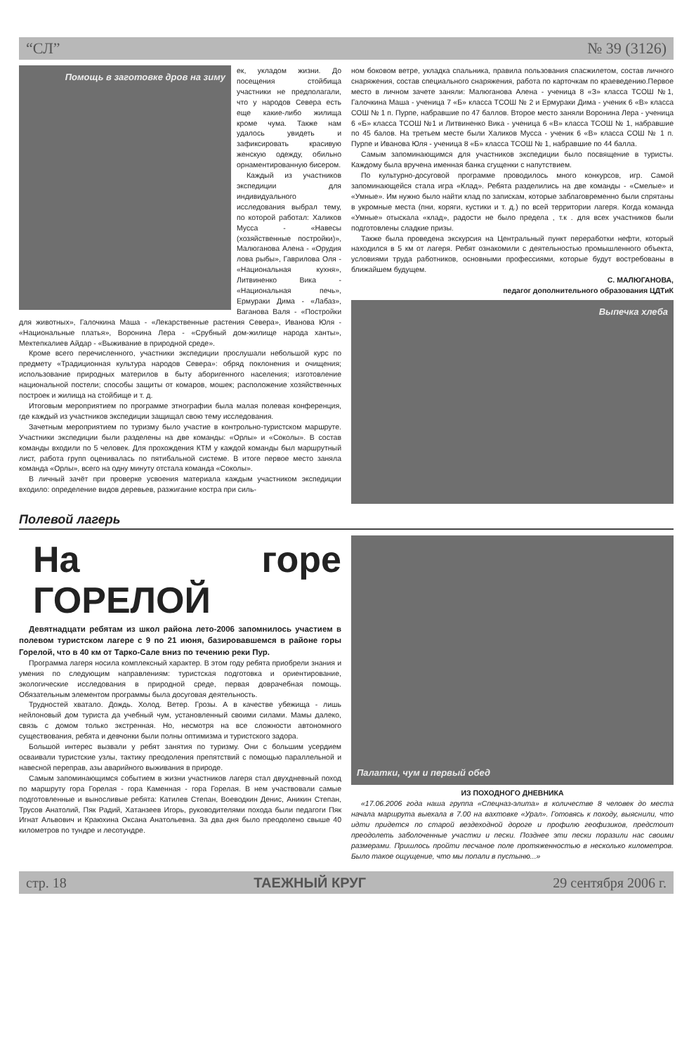“СЛ” № 39 (3126)
Помощь в заготовке дров на зиму
ек, укладом жизни. До посещения стойбища участники не предполагали, что у народов Севера есть еще какие-либо жилища кроме чума. Также нам удалось увидеть и зафиксировать красивую женскую одежду, обильно орнаментированную бисером.
Каждый из участников экспедиции для индивидуального исследования выбрал тему, по которой работал: Халиков Мусса - «Навесы (хозяйственные постройки)», Малюганова Алена - «Орудия лова рыбы», Гаврилова Оля - «Национальная кухня», Литвиненко Вика - «Национальная печь», Ермураки Дима - «Лабаз», Ваганова Валя - «Постройки для животных», Галочкина Маша - «Лекарственные растения Севера», Иванова Юля - «Национальные платья», Воронина Лера - «Срубный дом-жилище народа ханты», Мектепкалиев Айдар - «Выживание в природной среде».
Кроме всего перечисленного, участники экспедиции прослушали небольшой курс по предмету «Традиционная культура народов Севера»: обряд поклонения и очищения; использование природных материлов в быту аборигенного населения; изготовление национальной постели; способы защиты от комаров, мошек; расположение хозяйственных построек и жилища на стойбище и т. д.
Итоговым мероприятием по программе этнографии была малая полевая конференция, где каждый из участников экспедиции защищал свою тему исследования.
Зачетным мероприятием по туризму было участие в контрольно-туристском маршруте. Участники экспедиции были разделены на две команды: «Орлы» и «Соколы». В состав команды входили по 5 человек. Для прохождения КТМ у каждой команды был маршрутный лист, работа групп оценивалась по пятибальной системе. В итоге первое место заняла команда «Орлы», всего на одну минуту отстала команда «Соколы».
В личный зачёт при проверке усвоения материала каждым участником экспедиции входило: определение видов деревьев, разжигание костра при силь-
ном боковом ветре, укладка спальника, правила пользования спасжилетом, состав личного снаряжения, состав специального снаряжения, работа по карточкам по краеведению.Первое место в личном зачете заняли: Малюганова Алена - ученица 8 «З» класса ТСОШ №1, Галочкина Маша - ученица 7 «Б» класса ТСОШ № 2 и Ермураки Дима - ученик 6 «В» класса СОШ № 1 п. Пурпе, набравшие по 47 баллов. Второе место заняли Воронина Лера - ученица 6 «Б» класса ТСОШ №1 и Литвиненко Вика - ученица 6 «В» класса ТСОШ № 1, набравшие по 45 балов. На третьем месте были Халиков Мусса - ученик 6 «В» класса СОШ № 1 п. Пурпе и Иванова Юля - ученица 8 «Б» класса ТСОШ № 1, набравшие по 44 балла.
Самым запоминающимся для участников экспедиции было посвящение в туристы. Каждому была вручена именная банка сгущенки с напутствием.
По культурно-досуговой программе проводилось много конкурсов, игр. Самой запоминающейся стала игра «Клад». Ребята разделились на две команды - «Смелые» и «Умные». Им нужно было найти клад по запискам, которые заблаговременно были спрятаны в укромные места (пни, коряги, кустики и т. д.) по всей территории лагеря. Когда команда «Умные» отыскала «клад», радости не было предела , т.к . для всех участников были подготовлены сладкие призы.
Также была проведена экскурсия на Центральный пункт переработки нефти, который находился в 5 км от лагеря. Ребят ознакомили с деятельностью промышленного объекта, условиями труда работников, основными профессиями, которые будут востребованы в ближайшем будущем.
С. МАЛЮГАНОВА,
педагог дополнительного образования ЦДТиК
Выпечка хлеба
Полевой лагерь
На горе ГОРЕЛОЙ
Девятнадцати ребятам из школ района лето-2006 запомнилось участием в полевом туристском лагере с 9 по 21 июня, базировавшемся в районе горы Горелой, что в 40 км от Тарко-Сале вниз по течению реки Пур.
Программа лагеря носила комплексный характер. В этом году ребята приобрели знания и умения по следующим направлениям: туристская подготовка и ориентирование, экологические исследования в природной среде, первая доврачебная помощь. Обязательным элементом программы была досуговая деятельность.
Трудностей хватало. Дождь. Холод. Ветер. Грозы. А в качестве убежища - лишь нейлоновый дом туриста да учебный чум, установленный своими силами. Мамы далеко, связь с домом только экстренная. Но, несмотря на все сложности автономного существования, ребята и девчонки были полны оптимизма и туристского задора.
Большой интерес вызвали у ребят занятия по туризму. Они с большим усердием осваивали туристские узлы, тактику преодоления препятствий с помощью параллельной и навесной переправ, азы аварийного выживания в природе.
Самым запоминающимся событием в жизни участников лагеря стал двухдневный поход по маршруту гора Горелая - гора Каменная - гора Горелая. В нем участвовали самые подготовленные и выносливые ребята: Катилев Степан, Воеводкин Денис, Аникин Степан, Трусов Анатолий, Пяк Радий, Хатанзеев Игорь, руководителями похода были педагоги Пяк Игнат Альвович и Краюхина Оксана Анатольевна. За два дня было преодолено свыше 40 километров по тундре и лесотундре.
Палатки, чум и первый обед
ИЗ ПОХОДНОГО ДНЕВНИКА
«17.06.2006 года наша группа «Спецназ-элита» в количестве 8 человек до места начала маршрута выехала в 7.00 на вахтовке «Урал». Готовясь к походу, выяснили, что идти придется по старой вездеходной дороге и профилю геофизиков, предстоит преодолеть заболоченные участки и пески. Позднее эти пески поразили нас своими размерами. Пришлось пройти песчаное поле протяженностью в несколько километров. Было такое ощущение, что мы попали в пустыню...»
стр. 18 ТАЕЖНЫЙ КРУГ 29 сентября 2006 г.